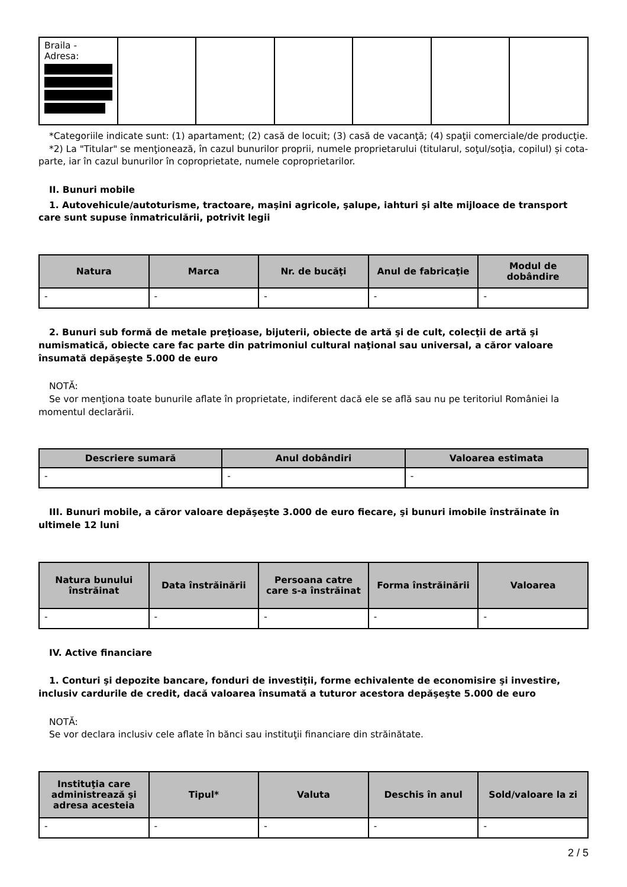| Braila - Adresa: | | | | | | |
*Categoriile indicate sunt: (1) apartament; (2) casă de locuit; (3) casă de vacanţă; (4) spaţii comerciale/de producţie.
*2) La "Titular" se menţionează, în cazul bunurilor proprii, numele proprietarului (titularul, soţul/soţia, copilul) și cota-parte, iar în cazul bunurilor în coproprietate, numele coproprietarilor.
II. Bunuri mobile
1. Autovehicule/autoturisme, tractoare, maşini agricole, şalupe, iahturi şi alte mijloace de transport care sunt supuse înmatriculării, potrivit legii
| Natura | Marca | Nr. de bucăţi | Anul de fabricaţie | Modul de dobândire |
| --- | --- | --- | --- | --- |
| - | - | - | - | - |
2. Bunuri sub formă de metale preţioase, bijuterii, obiecte de artă şi de cult, colecţii de artă şi numismatică, obiecte care fac parte din patrimoniul cultural naţional sau universal, a căror valoare însumată depăşeşte 5.000 de euro
NOTĂ:
Se vor menţiona toate bunurile aflate în proprietate, indiferent dacă ele se află sau nu pe teritoriul României la momentul declarării.
| Descriere sumară | Anul dobândiri | Valoarea estimata |
| --- | --- | --- |
| - | - | - |
III. Bunuri mobile, a căror valoare depăşeşte 3.000 de euro fiecare, şi bunuri imobile înstrăinate în ultimele 12 luni
| Natura bunului înstrăinat | Data înstrăinării | Persoana catre care s-a înstrăinat | Forma înstrăinării | Valoarea |
| --- | --- | --- | --- | --- |
| - | - | - | - | - |
IV. Active financiare
1. Conturi şi depozite bancare, fonduri de investiţii, forme echivalente de economisire şi investire, inclusiv cardurile de credit, dacă valoarea însumată a tuturor acestora depăşeşte 5.000 de euro
NOTĂ:
Se vor declara inclusiv cele aflate în bănci sau instituţii financiare din străinătate.
| Instituţia care administrează şi adresa acesteia | Tipul* | Valuta | Deschis în anul | Sold/valoare la zi |
| --- | --- | --- | --- | --- |
| - | - | - | - | - |
2 / 5